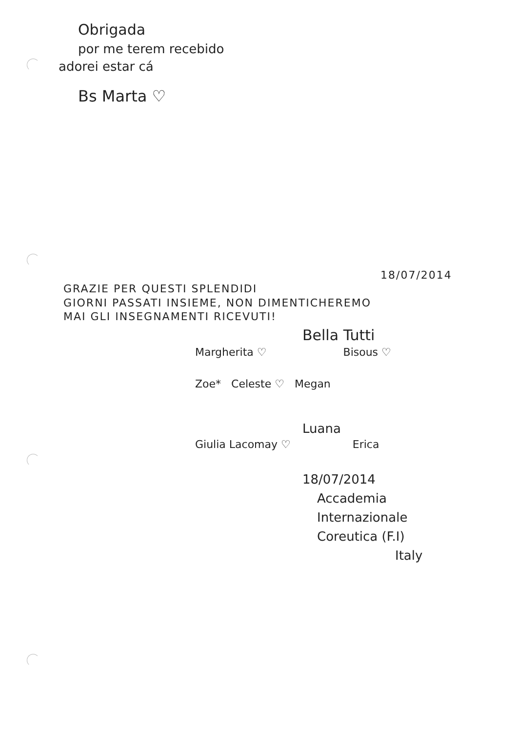Obrigada
por me terem recebido
adorei estar cá
Bs Marta ♡
18/07/2014
GRAZIE PER QUESTI SPLENDIDI
GIORNI PASSATI INSIEME, NON DIMENTICHEREMO
MAI GLI INSEGNAMENTI RICEVUTI!
Bella Tutti
Margherita ♡ Bisous ♡
Zoe* Celeste ♡ Megan
Luana
Giulia Lacomay ♡ Erica
18/07/2014
Accademia
Internazionale
Coreutica (F.I)
Italy